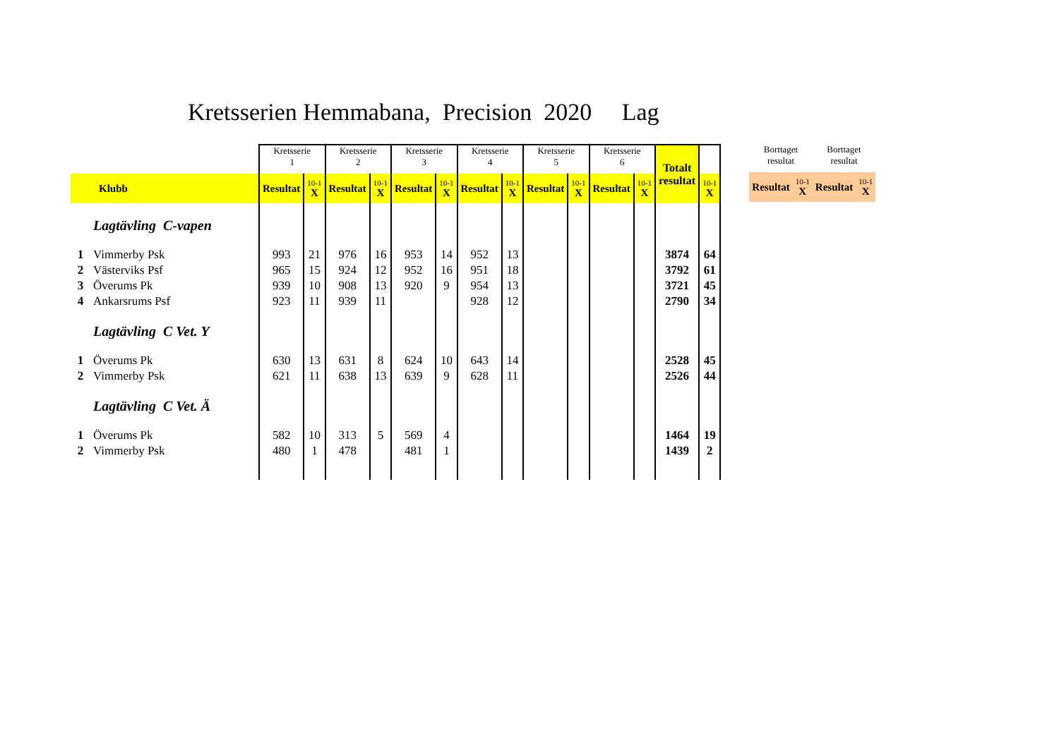Kretsserien Hemmabana, Precision 2020 Lag
| | | Kretsserie 1 | | Kretsserie 2 | | Kretsserie 3 | | Kretsserie 4 | | Kretsserie 5 | | Kretsserie 6 | | Totalt resultat | |
| | Klubb | Resultat | 10-1 X | Resultat | 10-1 X | Resultat | 10-1 X | Resultat | 10-1 X | Resultat | 10-1 X | Resultat | 10-1 X | | 10-1 X |
| | Lagtävling C-vapen | | | | | | | | | | | | | | |
| 1 | Vimmerby Psk | 993 | 21 | 976 | 16 | 953 | 14 | 952 | 13 | | | | | 3874 | 64 |
| 2 | Västerviks Psf | 965 | 15 | 924 | 12 | 952 | 16 | 951 | 18 | | | | | 3792 | 61 |
| 3 | Överums Pk | 939 | 10 | 908 | 13 | 920 | 9 | 954 | 13 | | | | | 3721 | 45 |
| 4 | Ankarsrums Psf | 923 | 11 | 939 | 11 | | | 928 | 12 | | | | | 2790 | 34 |
| | Lagtävling C Vet. Y | | | | | | | | | | | | | | |
| 1 | Överums Pk | 630 | 13 | 631 | 8 | 624 | 10 | 643 | 14 | | | | | 2528 | 45 |
| 2 | Vimmerby Psk | 621 | 11 | 638 | 13 | 639 | 9 | 628 | 11 | | | | | 2526 | 44 |
| | Lagtävling C Vet. Ä | | | | | | | | | | | | | | |
| 1 | Överums Pk | 582 | 10 | 313 | 5 | 569 | 4 | | | | | | | 1464 | 19 |
| 2 | Vimmerby Psk | 480 | 1 | 478 | | 481 | 1 | | | | | | | 1439 | 2 |
| Borttaget resultat | | Borttaget resultat | |
| Resultat | 10-1 X | Resultat | 10-1 X |